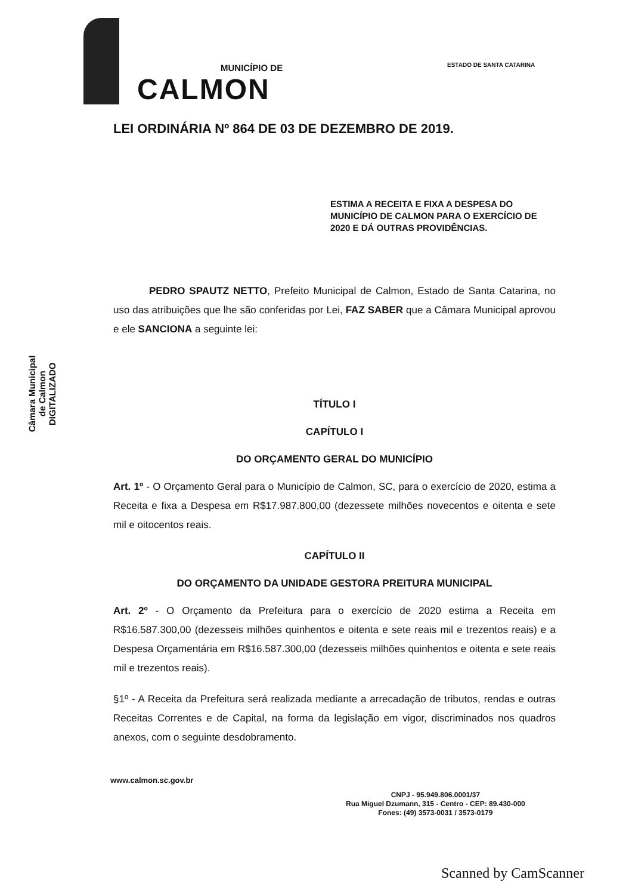MUNICÍPIO DE
CALMON
ESTADO DE SANTA CATARINA
Câmara Municipal
de Calmon
DIGITALIZADO
LEI ORDINÁRIA Nº 864 DE 03 DE DEZEMBRO DE 2019.
ESTIMA A RECEITA E FIXA A DESPESA DO MUNICÍPIO DE CALMON PARA O EXERCÍCIO DE 2020 E DÁ OUTRAS PROVIDÊNCIAS.
PEDRO SPAUTZ NETTO, Prefeito Municipal de Calmon, Estado de Santa Catarina, no uso das atribuições que lhe são conferidas por Lei, FAZ SABER que a Câmara Municipal aprovou e ele SANCIONA a seguinte lei:
TÍTULO I
CAPÍTULO I
DO ORÇAMENTO GERAL DO MUNICÍPIO
Art. 1º - O Orçamento Geral para o Município de Calmon, SC, para o exercício de 2020, estima a Receita e fixa a Despesa em R$17.987.800,00 (dezessete milhões novecentos e oitenta e sete mil e oitocentos reais.
CAPÍTULO II
DO ORÇAMENTO DA UNIDADE GESTORA PREITURA MUNICIPAL
Art. 2º - O Orçamento da Prefeitura para o exercício de 2020 estima a Receita em R$16.587.300,00 (dezesseis milhões quinhentos e oitenta e sete reais mil e trezentos reais) e a Despesa Orçamentária em R$16.587.300,00 (dezesseis milhões quinhentos e oitenta e sete reais mil e trezentos reais).
§1º - A Receita da Prefeitura será realizada mediante a arrecadação de tributos, rendas e outras Receitas Correntes e de Capital, na forma da legislação em vigor, discriminados nos quadros anexos, com o seguinte desdobramento.
www.calmon.sc.gov.br
CNPJ - 95.949.806.0001/37
Rua Miguel Dzumann, 315 - Centro - CEP: 89.430-000
Fones: (49) 3573-0031 / 3573-0179
Scanned by CamScanner